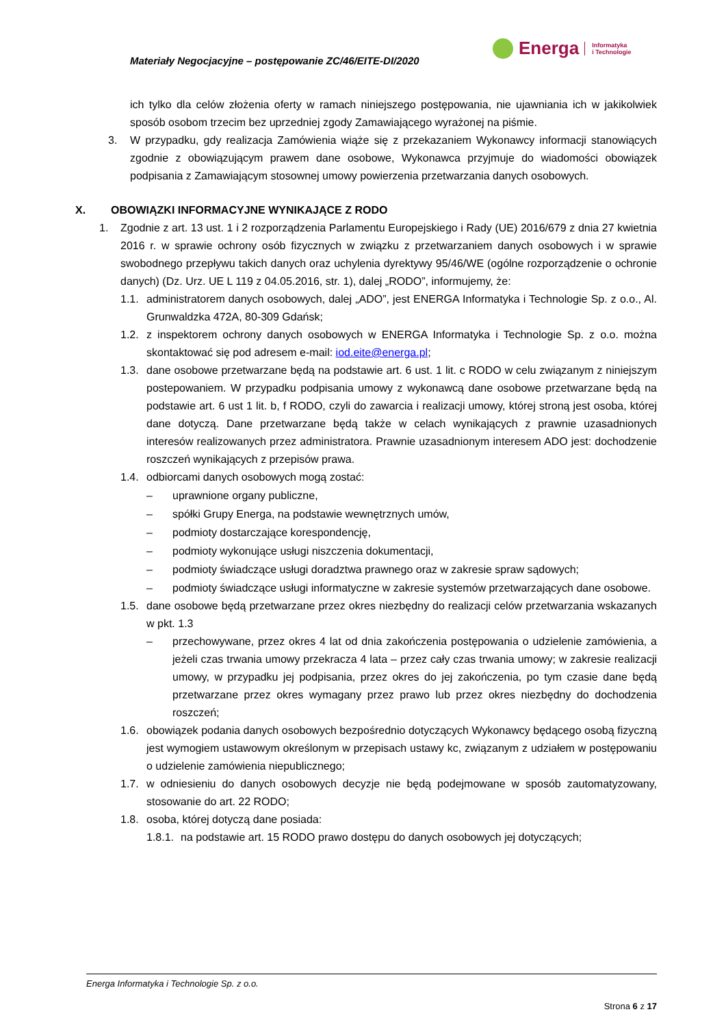Materiały Negocjacyjne – postępowanie ZC/46/EITE-DI/2020
Energa Informatyka
i Technologie
ich tylko dla celów złożenia oferty w ramach niniejszego postępowania, nie ujawniania ich w jakikolwiek sposób osobom trzecim bez uprzedniej zgody Zamawiającego wyrażonej na piśmie.
3. W przypadku, gdy realizacja Zamówienia wiąże się z przekazaniem Wykonawcy informacji stanowiących zgodnie z obowiązującym prawem dane osobowe, Wykonawca przyjmuje do wiadomości obowiązek podpisania z Zamawiającym stosownej umowy powierzenia przetwarzania danych osobowych.
X. OBOWIĄZKI INFORMACYJNE WYNIKAJĄCE Z RODO
1. Zgodnie z art. 13 ust. 1 i 2 rozporządzenia Parlamentu Europejskiego i Rady (UE) 2016/679 z dnia 27 kwietnia 2016 r. w sprawie ochrony osób fizycznych w związku z przetwarzaniem danych osobowych i w sprawie swobodnego przepływu takich danych oraz uchylenia dyrektywy 95/46/WE (ogólne rozporządzenie o ochronie danych) (Dz. Urz. UE L 119 z 04.05.2016, str. 1), dalej „RODO”, informujemy, że:
1.1.
administratorem danych osobowych, dalej „ADO”, jest ENERGA Informatyka i Technologie Sp. z o.o., Al. Grunwaldzka 472A, 80-309 Gdańsk;
1.2.
z inspektorem ochrony danych osobowych w ENERGA Informatyka i Technologie Sp. z o.o. można skontaktować się pod adresem e-mail: iod.eite@energa.pl;
1.3.
dane osobowe przetwarzane będą na podstawie art. 6 ust. 1 lit. c RODO w celu związanym z niniejszym postepowaniem. W przypadku podpisania umowy z wykonawcą dane osobowe przetwarzane będą na podstawie art. 6 ust 1 lit. b, f RODO, czyli do zawarcia i realizacji umowy, której stroną jest osoba, której dane dotyczą. Dane przetwarzane będą także w celach wynikających z prawnie uzasadnionych interesów realizowanych przez administratora. Prawnie uzasadnionym interesem ADO jest: dochodzenie roszczeń wynikających z przepisów prawa.
1.4.
odbiorcami danych osobowych mogą zostać:
– uprawnione organy publiczne,
– spółki Grupy Energa, na podstawie wewnętrznych umów,
– podmioty dostarczające korespondencję,
– podmioty wykonujące usługi niszczenia dokumentacji,
– podmioty świadczące usługi doradztwa prawnego oraz w zakresie spraw sądowych;
– podmioty świadczące usługi informatyczne w zakresie systemów przetwarzających dane osobowe.
1.5.
dane osobowe będą przetwarzane przez okres niezbędny do realizacji celów przetwarzania wskazanych w pkt. 1.3
– przechowywane, przez okres 4 lat od dnia zakończenia postępowania o udzielenie zamówienia, a jeżeli czas trwania umowy przekracza 4 lata – przez cały czas trwania umowy; w zakresie realizacji umowy, w przypadku jej podpisania, przez okres do jej zakończenia, po tym czasie dane będą przetwarzane przez okres wymagany przez prawo lub przez okres niezbędny do dochodzenia roszczeń;
1.6.
obowiązek podania danych osobowych bezpośrednio dotyczących Wykonawcy będącego osobą fizyczną jest wymogiem ustawowym określonym w przepisach ustawy kc, związanym z udziałem w postępowaniu o udzielenie zamówienia niepublicznego;
1.7.
w odniesieniu do danych osobowych decyzje nie będą podejmowane w sposób zautomatyzowany, stosowanie do art. 22 RODO;
1.8.
osoba, której dotyczą dane posiada:
1.8.1.
na podstawie art. 15 RODO prawo dostępu do danych osobowych jej dotyczących;
Energa Informatyka i Technologie Sp. z o.o.
Strona 6 z 17